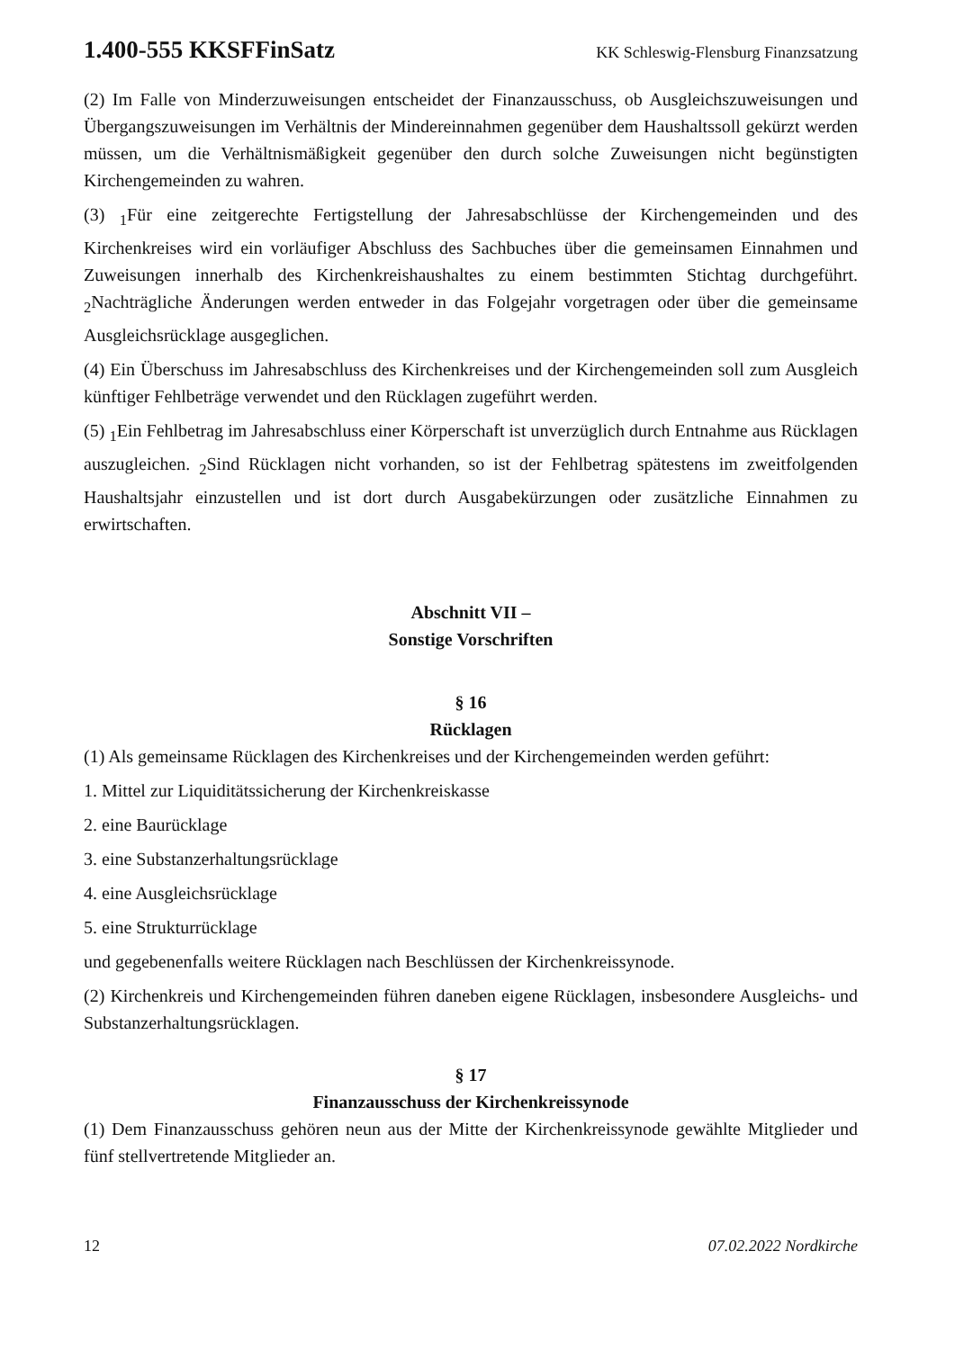1.400-555 KKSFFinSatz KK Schleswig-Flensburg Finanzsatzung
(2) Im Falle von Minderzuweisungen entscheidet der Finanzausschuss, ob Ausgleichs­zuweisungen und Übergangszuweisungen im Verhältnis der Mindereinnahmen gegenüber dem Haushaltssoll gekürzt werden müssen, um die Verhältnismäßigkeit gegenüber den durch solche Zuweisungen nicht begünstigten Kirchengemeinden zu wahren.
(3) <sub>1</sub>Für eine zeitgerechte Fertigstellung der Jahresabschlüsse der Kirchengemeinden und des Kirchenkreises wird ein vorläufiger Abschluss des Sachbuches über die gemeinsamen Einnahmen und Zuweisungen innerhalb des Kirchenkreishaushaltes zu einem bestimmten Stichtag durchgeführt. <sub>2</sub>Nachträgliche Änderungen werden entweder in das Folgejahr vorgetragen oder über die gemeinsame Ausgleichsrücklage ausgeglichen.
(4) Ein Überschuss im Jahresabschluss des Kirchenkreises und der Kirchengemeinden soll zum Ausgleich künftiger Fehlbeträge verwendet und den Rücklagen zugeführt werden.
(5) <sub>1</sub>Ein Fehlbetrag im Jahresabschluss einer Körperschaft ist unverzüglich durch Entnahme aus Rücklagen auszugleichen. <sub>2</sub>Sind Rücklagen nicht vorhanden, so ist der Fehlbetrag spätestens im zweitfolgenden Haushaltsjahr einzustellen und ist dort durch Ausgabekürzungen oder zusätzliche Einnahmen zu erwirtschaften.
Abschnitt VII –
Sonstige Vorschriften
§ 16
Rücklagen
(1) Als gemeinsame Rücklagen des Kirchenkreises und der Kirchengemeinden werden geführt:
1. Mittel zur Liquiditätssicherung der Kirchenkreiskasse
2. eine Baurücklage
3. eine Substanzerhaltungsrücklage
4. eine Ausgleichsrücklage
5. eine Strukturrücklage
und gegebenenfalls weitere Rücklagen nach Beschlüssen der Kirchenkreissynode.
(2) Kirchenkreis und Kirchengemeinden führen daneben eigene Rücklagen, insbesondere Ausgleichs- und Substanzerhaltungsrücklagen.
§ 17
Finanzausschuss der Kirchenkreissynode
(1) Dem Finanzausschuss gehören neun aus der Mitte der Kirchenkreissynode gewählte Mitglieder und fünf stellvertretende Mitglieder an.
12 07.02.2022 Nordkirche